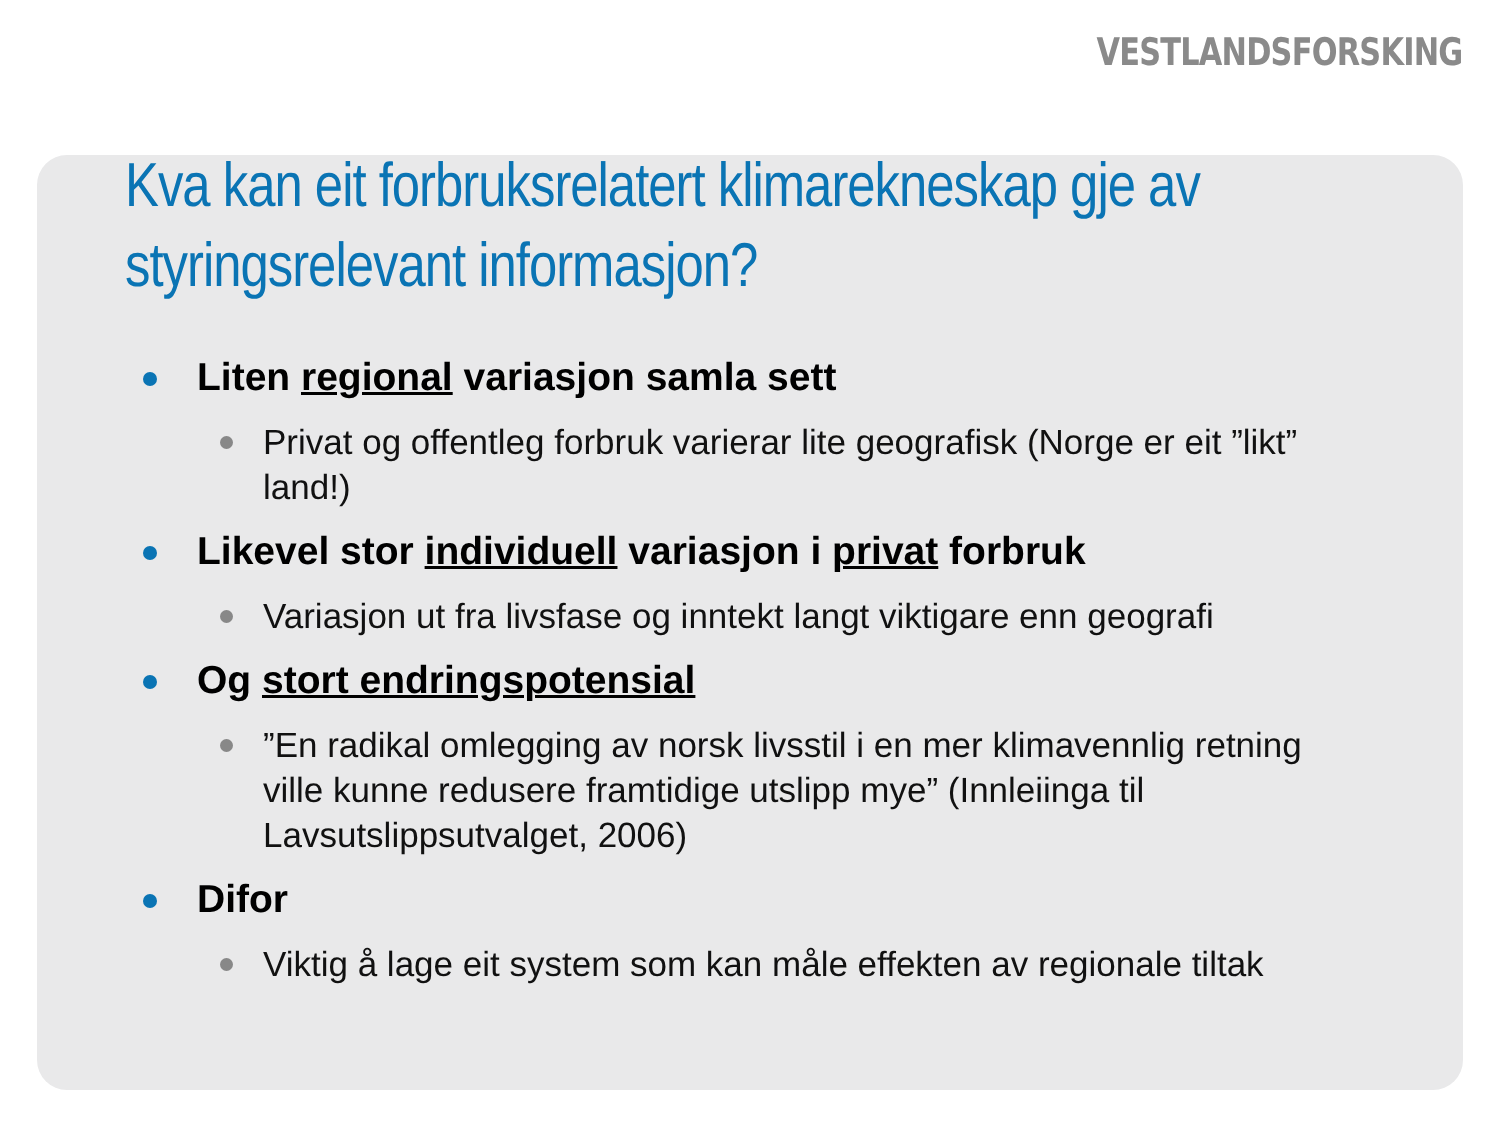VESTLANDSFORSKING
Kva kan eit forbruksrelatert klimarekneskap gje av styringsrelevant informasjon?
Liten regional variasjon samla sett
Privat og offentleg forbruk varierar lite geografisk (Norge er eit ”likt” land!)
Likevel stor individuell variasjon i privat forbruk
Variasjon ut fra livsfase og inntekt langt viktigare enn geografi
Og stort endringspotensial
”En radikal omlegging av norsk livsstil i en mer klimavennlig retning ville kunne redusere framtidige utslipp mye” (Innleiinga til Lavsutslippsutvalget, 2006)
Difor
Viktig å lage eit system som kan måle effekten av regionale tiltak